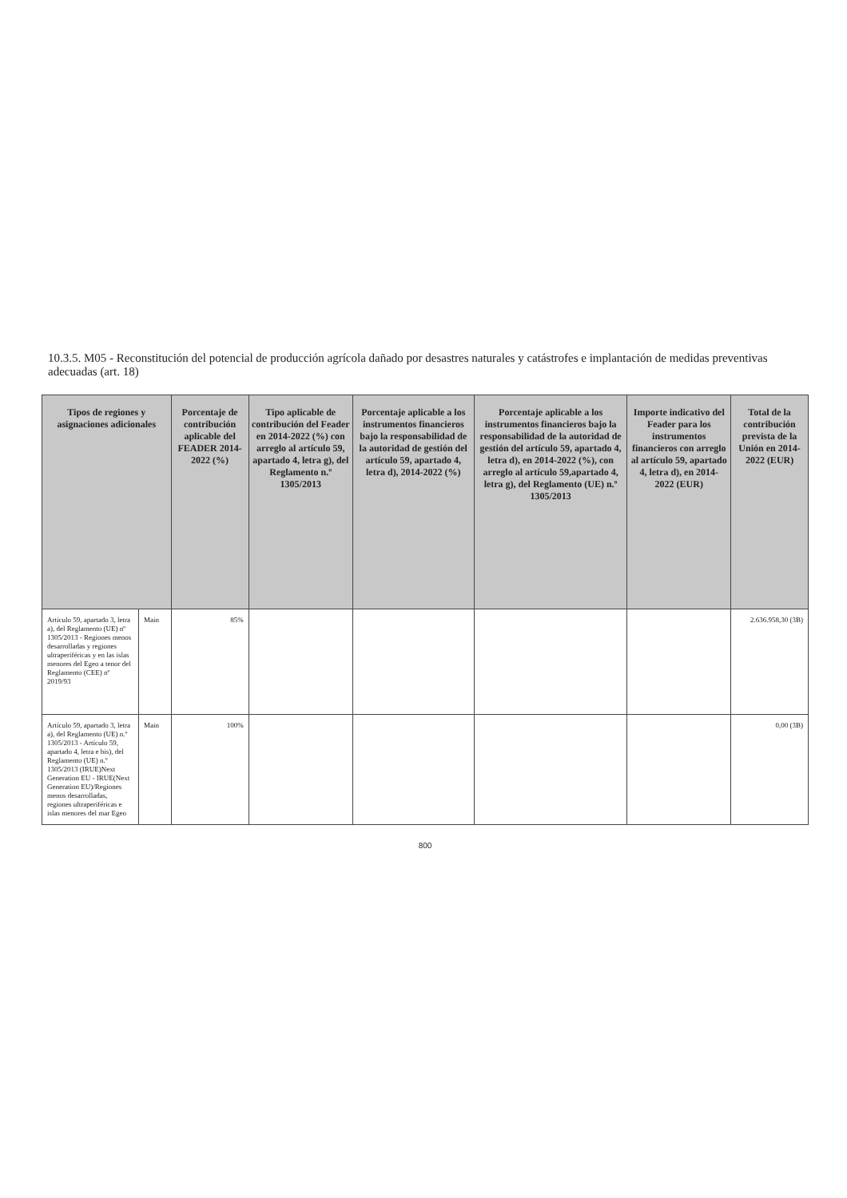10.3.5. M05 - Reconstitución del potencial de producción agrícola dañado por desastres naturales y catástrofes e implantación de medidas preventivas adecuadas (art. 18)
| Tipos de regiones y asignaciones adicionales | | Porcentaje de contribución aplicable del FEADER 2014-2022 (%) | Tipo aplicable de contribución del Feader en 2014-2022 (%) con arreglo al artículo 59, apartado 4, letra g), del Reglamento n.º 1305/2013 | Porcentaje aplicable a los instrumentos financieros bajo la responsabilidad de la autoridad de gestión del artículo 59, apartado 4, letra d), 2014-2022 (%) | Porcentaje aplicable a los instrumentos financieros bajo la responsabilidad de la autoridad de gestión del artículo 59, apartado 4, letra d), en 2014-2022 (%), con arreglo al artículo 59,apartado 4, letra g), del Reglamento (UE) n.º 1305/2013 | Importe indicativo del Feader para los instrumentos financieros con arreglo al artículo 59, apartado 4, letra d), en 2014-2022 (EUR) | Total de la contribución prevista de la Unión en 2014-2022 (EUR) |
| --- | --- | --- | --- | --- | --- | --- | --- |
| Artículo 59, apartado 3, letra a), del Reglamento (UE) nº 1305/2013 - Regiones menos desarrolladas y regiones ultraperiféricas y en las islas menores del Egeo a tenor del Reglamento (CEE) nº 2019/93 | Main | 85% | | | | | 2.636.958,30 (3B) |
| Artículo 59, apartado 3, letra a), del Reglamento (UE) n.º 1305/2013 - Artículo 59, apartado 4, letra e bis), del Reglamento (UE) n.º 1305/2013 (IRUE)Next Generation EU - IRUE(Next Generation EU)/Regiones menos desarrolladas, regiones ultraperiféricas e islas menores del mar Egeo | Main | 100% | | | | | 0,00 (3B) |
800